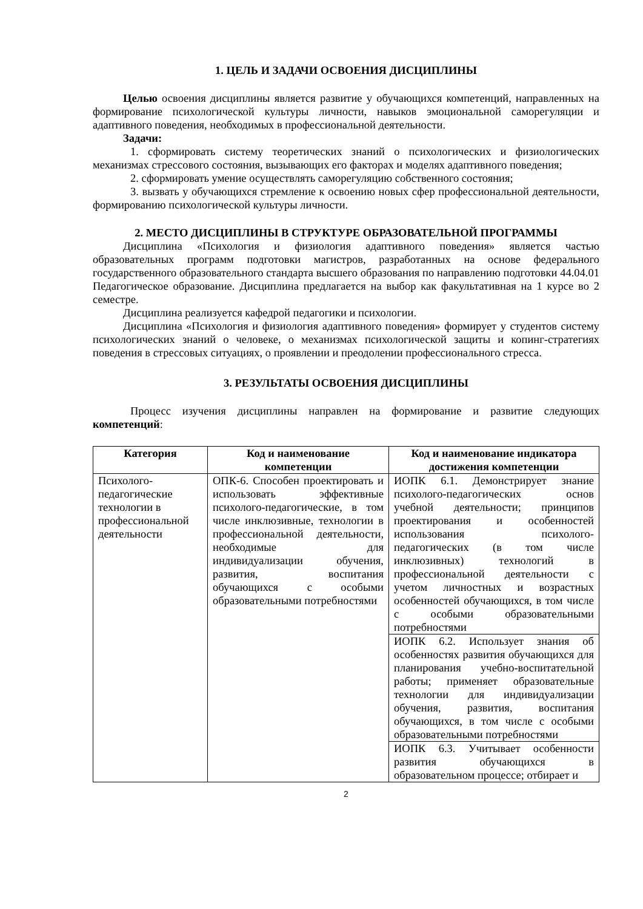1. ЦЕЛЬ И ЗАДАЧИ ОСВОЕНИЯ ДИСЦИПЛИНЫ
Целью освоения дисциплины является развитие у обучающихся компетенций, направленных на формирование психологической культуры личности, навыков эмоциональной саморегуляции и адаптивного поведения, необходимых в профессиональной деятельности.
Задачи:
1. сформировать систему теоретических знаний о психологических и физиологических механизмах стрессового состояния, вызывающих его факторах и моделях адаптивного поведения;
2. сформировать умение осуществлять саморегуляцию собственного состояния;
3. вызвать у обучающихся стремление к освоению новых сфер профессиональной деятельности, формированию психологической культуры личности.
2. МЕСТО ДИСЦИПЛИНЫ В СТРУКТУРЕ ОБРАЗОВАТЕЛЬНОЙ ПРОГРАММЫ
Дисциплина «Психология и физиология адаптивного поведения» является частью образовательных программ подготовки магистров, разработанных на основе федерального государственного образовательного стандарта высшего образования по направлению подготовки 44.04.01 Педагогическое образование. Дисциплина предлагается на выбор как факультативная на 1 курсе во 2 семестре.
Дисциплина реализуется кафедрой педагогики и психологии.
Дисциплина «Психология и физиология адаптивного поведения» формирует у студентов систему психологических знаний о человеке, о механизмах психологической защиты и копинг-стратегиях поведения в стрессовых ситуациях, о проявлении и преодолении профессионального стресса.
3. РЕЗУЛЬТАТЫ ОСВОЕНИЯ ДИСЦИПЛИНЫ
Процесс изучения дисциплины направлен на формирование и развитие следующих компетенций:
| Категория | Код и наименование компетенции | Код и наименование индикатора достижения компетенции |
| --- | --- | --- |
| Психолого-педагогические технологии в профессиональной деятельности | ОПК-6. Способен проектировать и использовать эффективные психолого-педагогические, в том числе инклюзивные, технологии в профессиональной деятельности, необходимые для индивидуализации обучения, развития, воспитания обучающихся с особыми образовательными потребностями | ИОПК 6.1. Демонстрирует знание психолого-педагогических основ учебной деятельности; принципов проектирования и особенностей использования психолого-педагогических (в том числе инклюзивных) технологий в профессиональной деятельности с учетом личностных и возрастных особенностей обучающихся, в том числе с особыми образовательными потребностями |
| | | ИОПК 6.2. Использует знания об особенностях развития обучающихся для планирования учебно-воспитательной работы; применяет образовательные технологии для индивидуализации обучения, развития, воспитания обучающихся, в том числе с особыми образовательными потребностями |
| | | ИОПК 6.3. Учитывает особенности развития обучающихся в образовательном процессе; отбирает и |
2